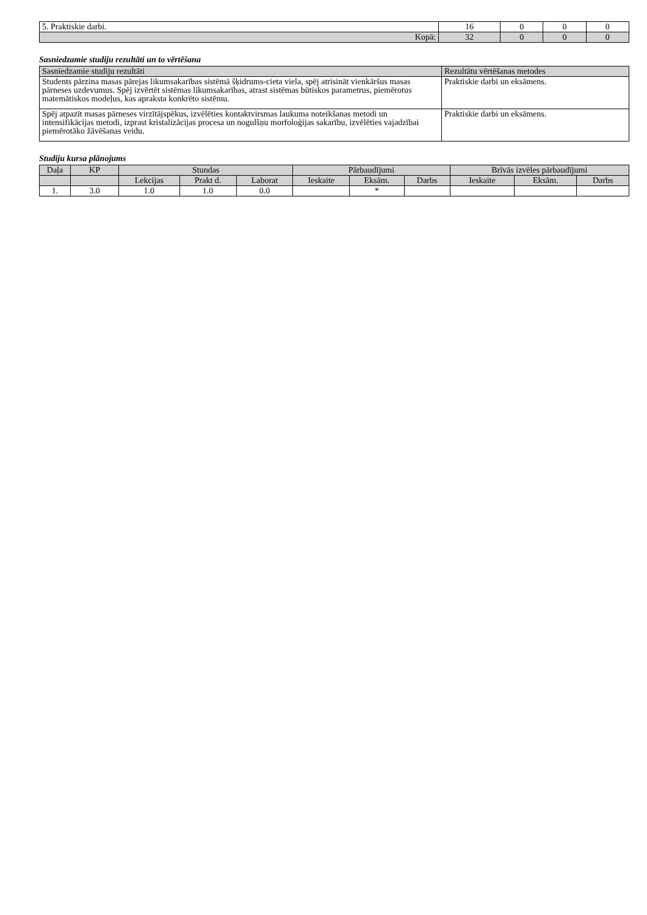| 5. Praktiskie darbi. | 16 | 0 | 0 | 0 |
| Kopā: | 32 | 0 | 0 | 0 |
Sasniedzamie studiju rezultāti un to vērtēšana
| Sasniedzamie studiju rezultāti | Rezultātu vērtēšanas metodes |
| --- | --- |
| Students pārzina masas pārejas likumsakarības sistēmā šķidrums-cieta viela, spēj atrisināt vienkāršus masas pārneses uzdevumus. Spēj izvērtēt sistēmas likumsakarības, atrast sistēmas būtiskos parametrus, piemērotus matemātiskos modeļus, kas apraksta konkrēto sistēmu. | Praktiskie darbi un eksāmens. |
| Spēj atpazīt masas pārneses virzītājspēkus, izvēlēties kontaktvirsmas laukuma noteikšanas metodi un intensifikācijas metodi, izprast kristalizācijas procesa un nogulšņu morfoloģijas sakarību, izvēlēties vajadzībai piemērotāko žāvēšanas veidu. | Praktiskie darbi un eksāmens. |
Studiju kursa plānojums
| Daļa | KP | Stundas | | | Pārbaudījumi | | | Brīvās izvēles pārbaudījumi | | |
| --- | --- | --- | --- | --- | --- | --- | --- | --- | --- | --- |
| | | Lekcijas | Prakt d. | Laborat | Ieskaite | Eksām. | Darbs | Ieskaite | Eksām. | Darbs |
| 1. | 3.0 | 1.0 | 1.0 | 0.0 | | * | | | | |